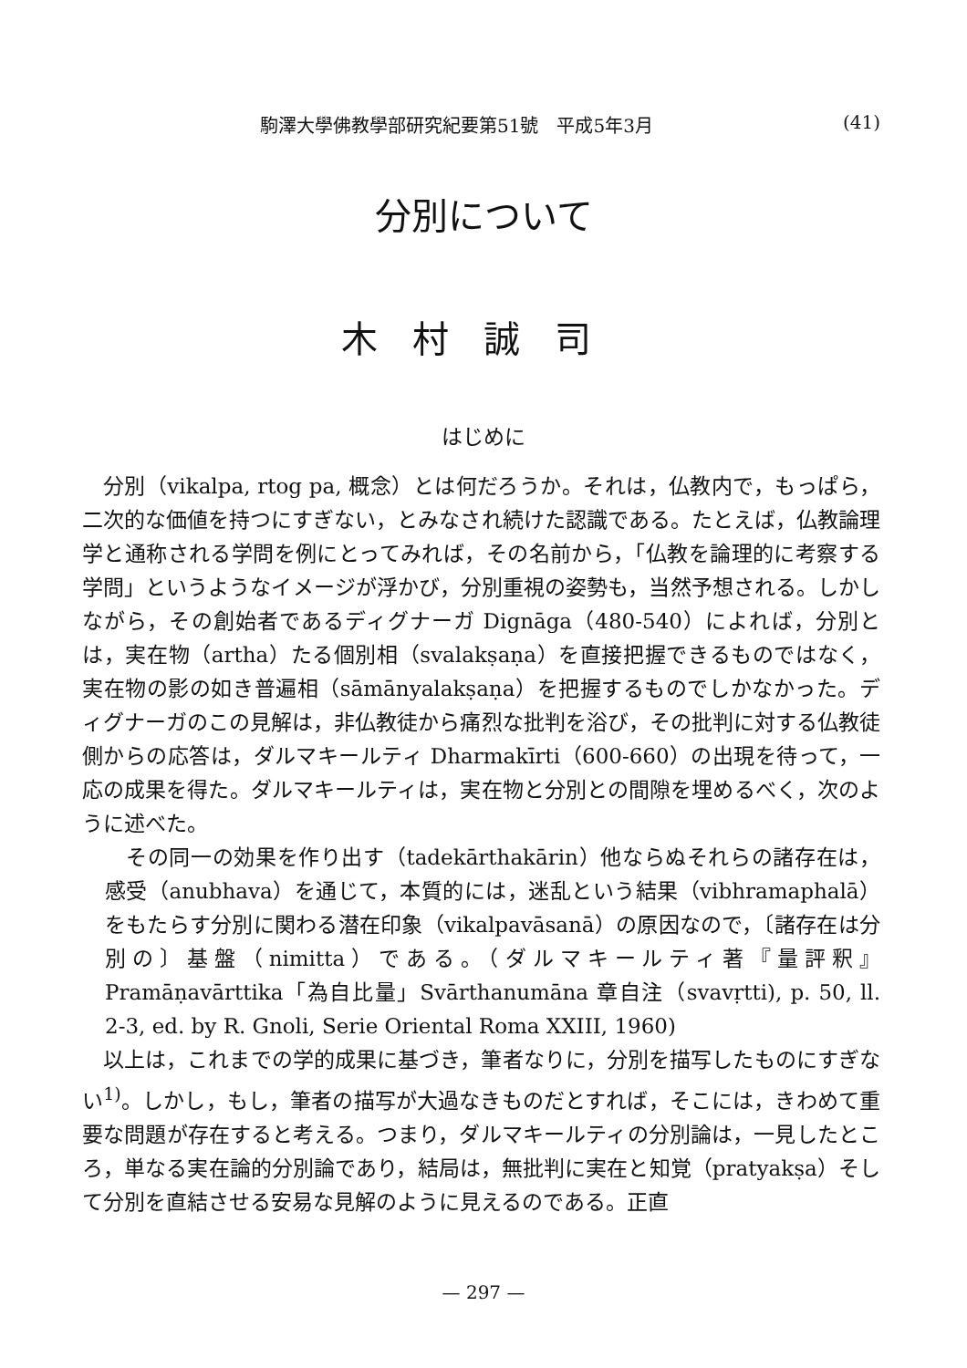駒澤大學佛教學部研究紀要第51號　平成5年3月 (41)
分別について
木村誠司
はじめに
分別（vikalpa, rtog pa, 概念）とは何だろうか。それは，仏教内で，もっぱら，二次的な価値を持つにすぎない，とみなされ続けた認識である。たとえば，仏教論理学と通称される学問を例にとってみれば，その名前から，「仏教を論理的に考察する学問」というようなイメージが浮かび，分別重視の姿勢も，当然予想される。しかしながら，その創始者であるディグナーガ Dignāga（480-540）によれば，分別とは，実在物（artha）たる個別相（svalakṣaṇa）を直接把握できるものではなく，実在物の影の如き普遍相（sāmānyalakṣaṇa）を把握するものでしかなかった。ディグナーガのこの見解は，非仏教徒から痛烈な批判を浴び，その批判に対する仏教徒側からの応答は，ダルマキールティ Dharmakīrti（600-660）の出現を待って，一応の成果を得た。ダルマキールティは，実在物と分別との間隙を埋めるべく，次のように述べた。
その同一の効果を作り出す（tadekārthakārin）他ならぬそれらの諸存在は，感受（anubhava）を通じて，本質的には，迷乱という結果（vibhramaphalā）をもたらす分別に関わる潜在印象（vikalpavāsanā）の原因なので，〔諸存在は分別の〕基盤（nimitta）である。（ダルマキールティ著『量評釈』Pramāṇavārttika「為自比量」Svārthanumāna 章自注（svavṛtti), p. 50, ll. 2-3, ed. by R. Gnoli, Serie Oriental Roma XXIII, 1960)
以上は，これまでの学的成果に基づき，筆者なりに，分別を描写したものにすぎない<sup>1)</sup>。しかし，もし，筆者の描写が大過なきものだとすれば，そこには，きわめて重要な問題が存在すると考える。つまり，ダルマキールティの分別論は，一見したところ，単なる実在論的分別論であり，結局は，無批判に実在と知覚（pratyakṣa）そして分別を直結させる安易な見解のように見えるのである。正直
— 297 —